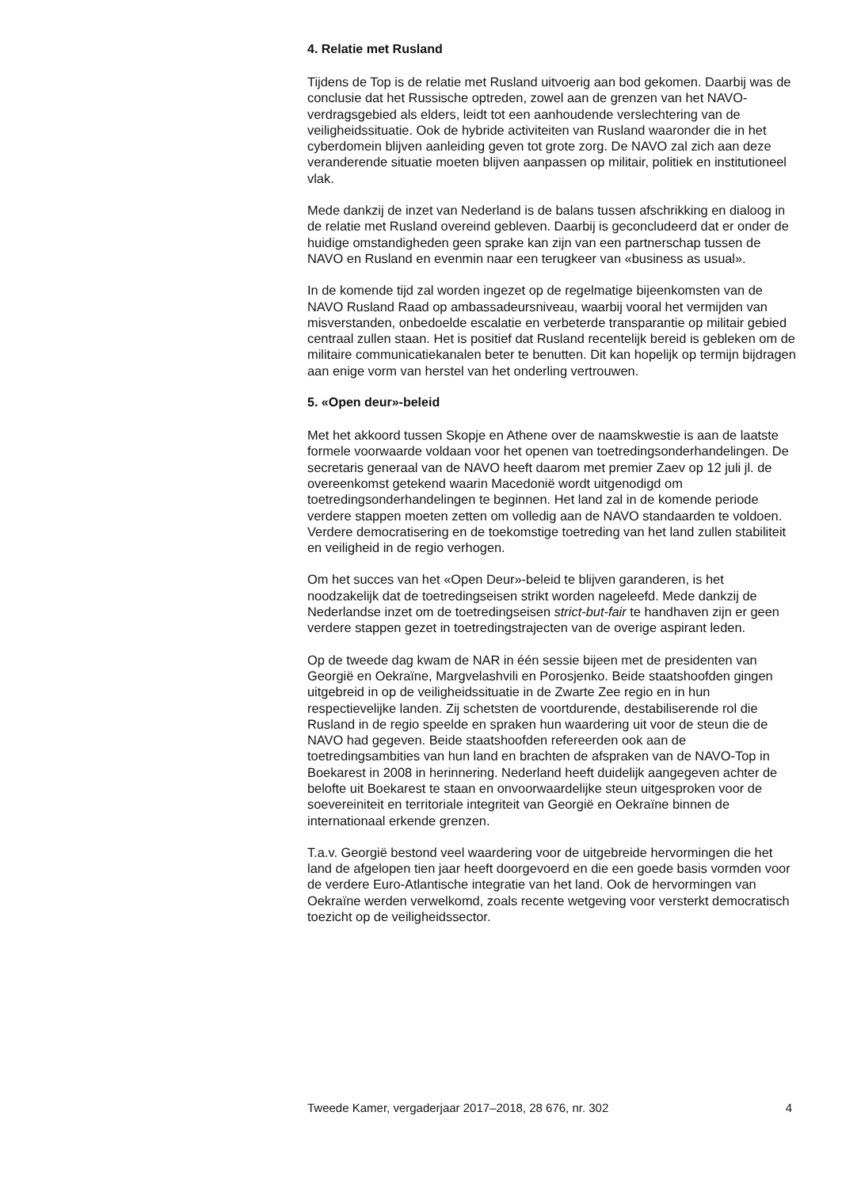4. Relatie met Rusland
Tijdens de Top is de relatie met Rusland uitvoerig aan bod gekomen. Daarbij was de conclusie dat het Russische optreden, zowel aan de grenzen van het NAVO-verdragsgebied als elders, leidt tot een aanhoudende verslechtering van de veiligheidssituatie. Ook de hybride activiteiten van Rusland waaronder die in het cyberdomein blijven aanleiding geven tot grote zorg. De NAVO zal zich aan deze veranderende situatie moeten blijven aanpassen op militair, politiek en institutioneel vlak.
Mede dankzij de inzet van Nederland is de balans tussen afschrikking en dialoog in de relatie met Rusland overeind gebleven. Daarbij is geconcludeerd dat er onder de huidige omstandigheden geen sprake kan zijn van een partnerschap tussen de NAVO en Rusland en evenmin naar een terugkeer van «business as usual».
In de komende tijd zal worden ingezet op de regelmatige bijeenkomsten van de NAVO Rusland Raad op ambassadeursniveau, waarbij vooral het vermijden van misverstanden, onbedoelde escalatie en verbeterde transparantie op militair gebied centraal zullen staan. Het is positief dat Rusland recentelijk bereid is gebleken om de militaire communicatiekanalen beter te benutten. Dit kan hopelijk op termijn bijdragen aan enige vorm van herstel van het onderling vertrouwen.
5. «Open deur»-beleid
Met het akkoord tussen Skopje en Athene over de naamskwestie is aan de laatste formele voorwaarde voldaan voor het openen van toetredingsonderhandelingen. De secretaris generaal van de NAVO heeft daarom met premier Zaev op 12 juli jl. de overeenkomst getekend waarin Macedonië wordt uitgenodigd om toetredingsonderhandelingen te beginnen. Het land zal in de komende periode verdere stappen moeten zetten om volledig aan de NAVO standaarden te voldoen. Verdere democratisering en de toekomstige toetreding van het land zullen stabiliteit en veiligheid in de regio verhogen.
Om het succes van het «Open Deur»-beleid te blijven garanderen, is het noodzakelijk dat de toetredingseisen strikt worden nageleefd. Mede dankzij de Nederlandse inzet om de toetredingseisen strict-but-fair te handhaven zijn er geen verdere stappen gezet in toetredingstrajecten van de overige aspirant leden.
Op de tweede dag kwam de NAR in één sessie bijeen met de presidenten van Georgië en Oekraïne, Margvelashvili en Porosjenko. Beide staatshoofden gingen uitgebreid in op de veiligheidssituatie in de Zwarte Zee regio en in hun respectievelijke landen. Zij schetsten de voortdurende, destabiliserende rol die Rusland in de regio speelde en spraken hun waardering uit voor de steun die de NAVO had gegeven. Beide staatshoofden refereerden ook aan de toetredingsambities van hun land en brachten de afspraken van de NAVO-Top in Boekarest in 2008 in herinnering. Nederland heeft duidelijk aangegeven achter de belofte uit Boekarest te staan en onvoorwaardelijke steun uitgesproken voor de soevereiniteit en territoriale integriteit van Georgië en Oekraïne binnen de internationaal erkende grenzen.
T.a.v. Georgië bestond veel waardering voor de uitgebreide hervormingen die het land de afgelopen tien jaar heeft doorgevoerd en die een goede basis vormden voor de verdere Euro-Atlantische integratie van het land. Ook de hervormingen van Oekraïne werden verwelkomd, zoals recente wetgeving voor versterkt democratisch toezicht op de veiligheidssector.
Tweede Kamer, vergaderjaar 2017–2018, 28 676, nr. 302 4